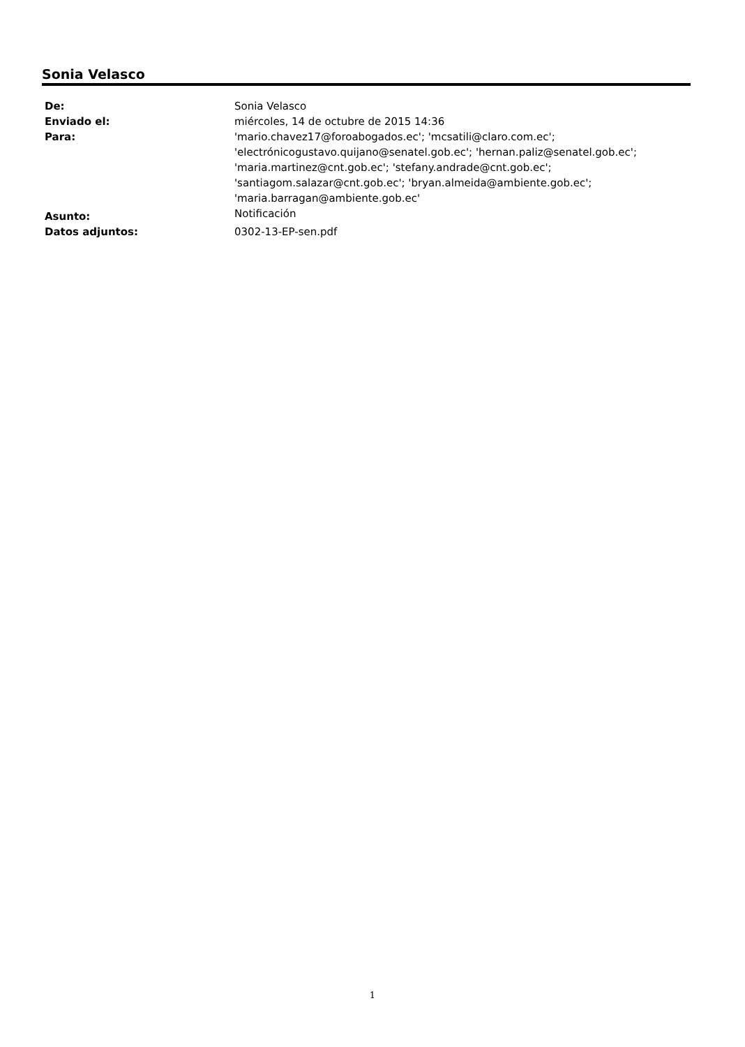Sonia Velasco
| De: | Sonia Velasco |
| Enviado el: | miércoles, 14 de octubre de 2015 14:36 |
| Para: | 'mario.chavez17@foroabogados.ec'; 'mcsatili@claro.com.ec'; 'electrónicogustavo.quijano@senatel.gob.ec'; 'hernan.paliz@senatel.gob.ec'; 'maria.martinez@cnt.gob.ec'; 'stefany.andrade@cnt.gob.ec'; 'santiagom.salazar@cnt.gob.ec'; 'bryan.almeida@ambiente.gob.ec'; 'maria.barragan@ambiente.gob.ec' |
| Asunto: | Notificación |
| Datos adjuntos: | 0302-13-EP-sen.pdf |
1